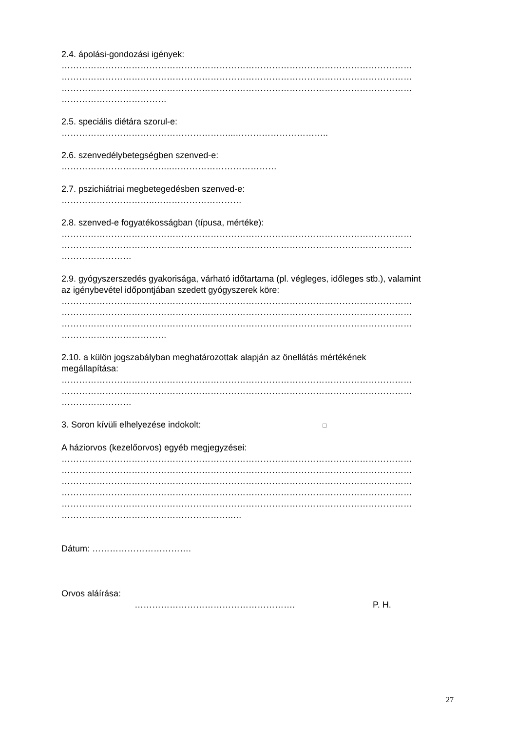2.4. ápolási-gondozási igények:
…………………………………………………………………………………………………………
…………………………………………………………………………………………………………
…………………………………………………………………………………………………………
………………………………
2.5. speciális diétára szorul-e:
…………………………………………………...…………………………..
2.6. szenvedélybetegségben szenved-e:
………………………………..………………………………
2.7. pszichiátriai megbetegedésben szenved-e:
…………………………..…………………………
2.8. szenved-e fogyatékosságban (típusa, mértéke):
…………………………………………………………………………………………………………
…………………………………………………………………………………………………………
……………………
2.9. gyógyszerszedés gyakorisága, várható időtartama (pl. végleges, időleges stb.), valamint
az igénybevétel időpontjában szedett gyógyszerek köre:
…………………………………………………………………………………………………………
…………………………………………………………………………………………………………
…………………………………………………………………………………………………………
………………………………
2.10. a külön jogszabályban meghatározottak alapján az önellátás mértékének
megállapítása:
…………………………………………………………………………………………………………
…………………………………………………………………………………………………………
……………………
3. Soron kívüli elhelyezése indokolt: □
A háziorvos (kezelőorvos) egyéb megjegyzései:
…………………………………………………………………………………………………………
…………………………………………………………………………………………………………
…………………………………………………………………………………………………………
…………………………………………………………………………………………………………
…………………………………………………………………………………………………………
…………………………………………………..…
Dátum: …………………………….
Orvos aláírása:
………………………………………………. P. H.
27